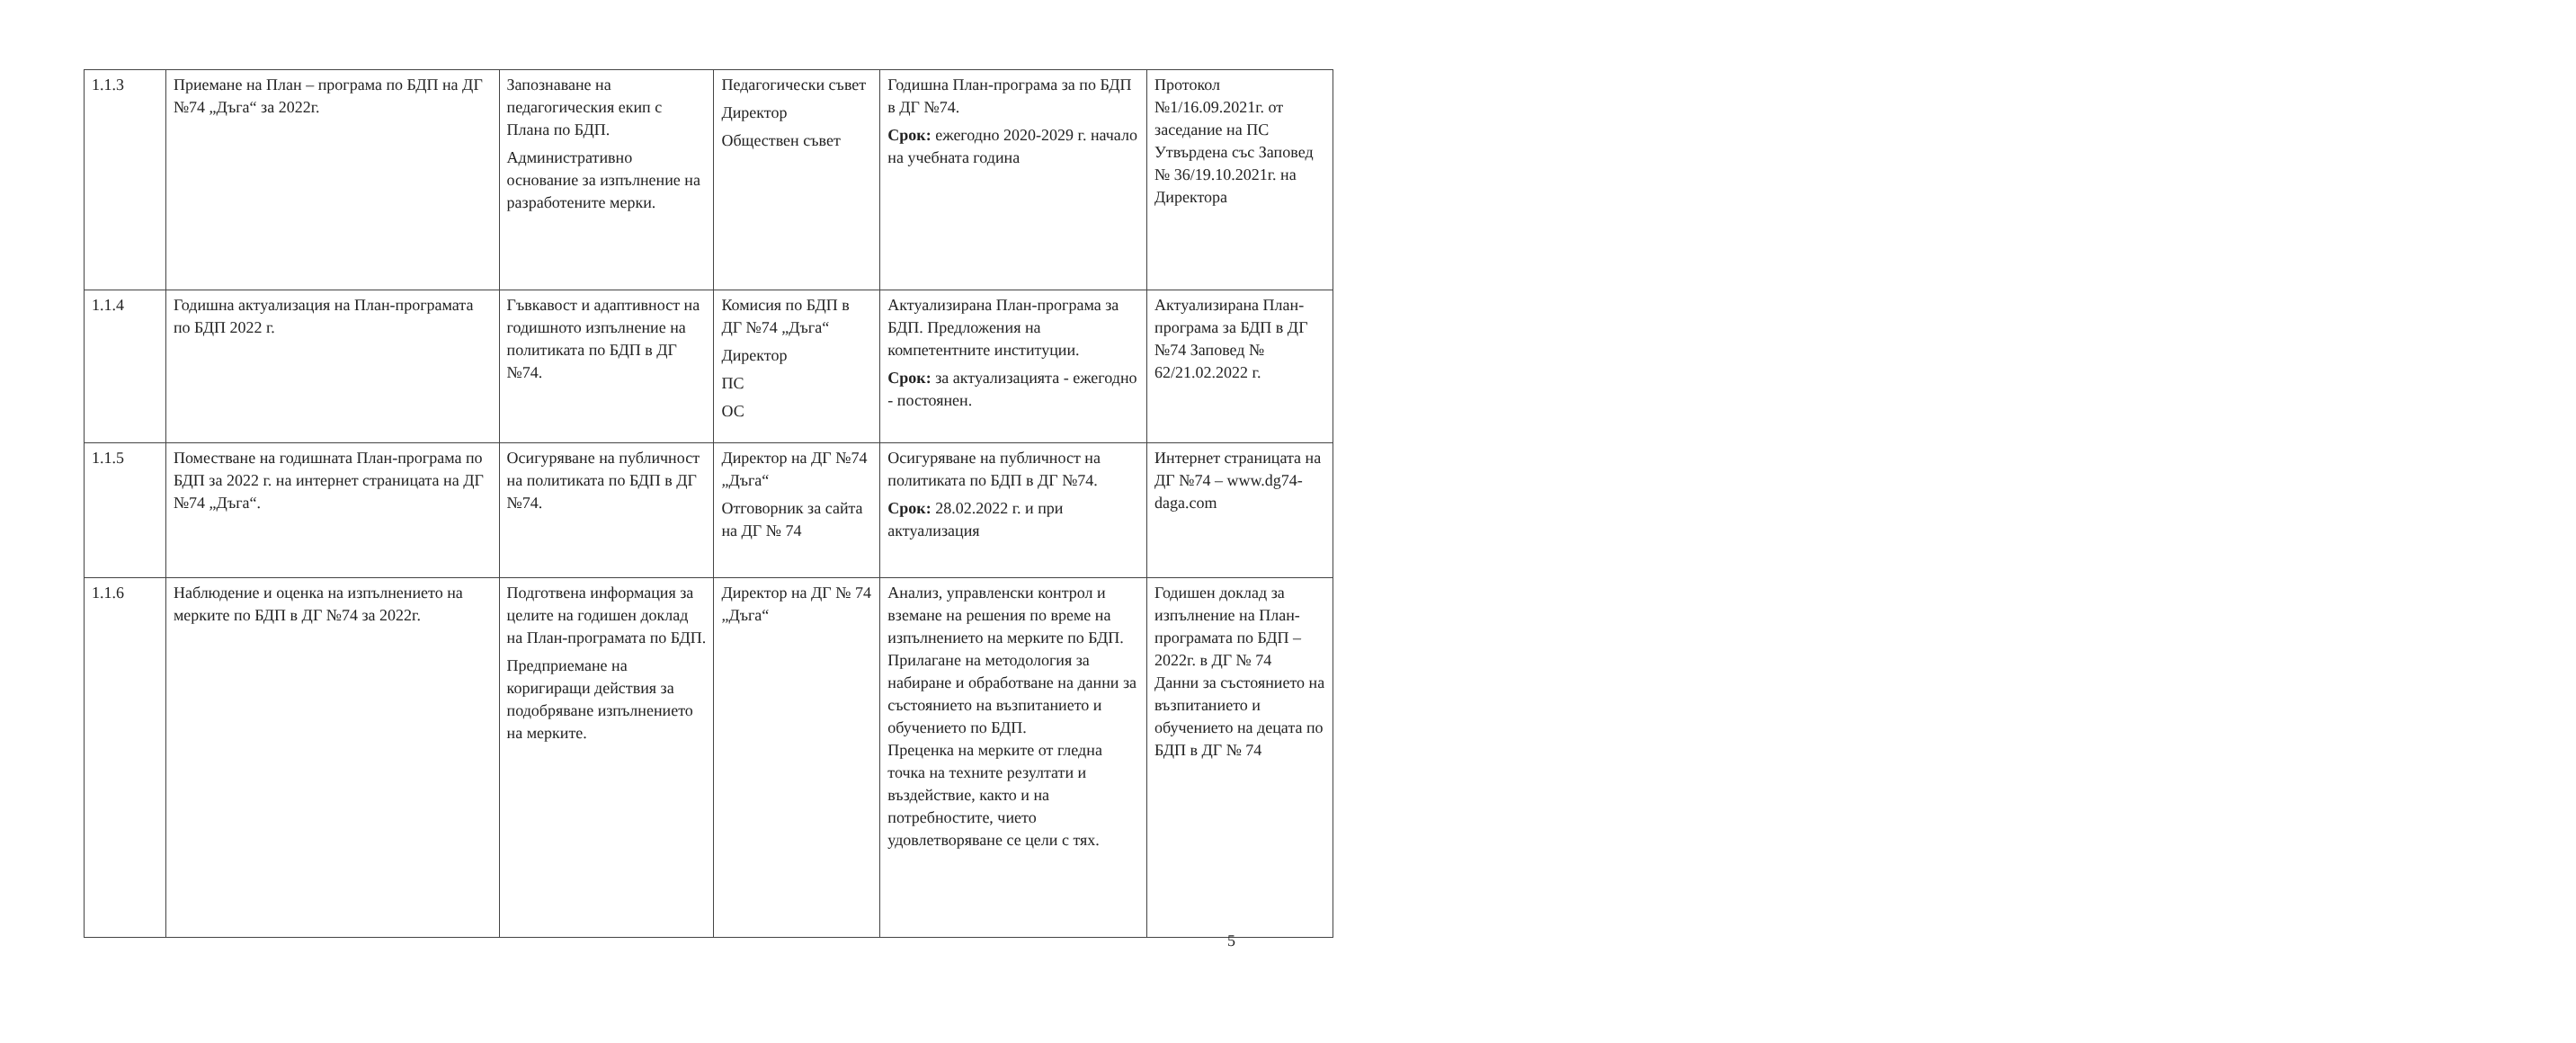| 1.1.3 | Приемане на План – програма по БДП на ДГ №74 „Дъга“ за 2022г. | Запознаване на педагогическия екип с Плана по БДП. Административно основание за изпълнение на разработените мерки. | Педагогически съвет Директор Обществен съвет | Годишна План-програма за по БДП в ДГ №74. Срок: ежегодно 2020-2029 г. начало на учебната година | Протокол №1/16.09.2021г. от заседание на ПС Утвърдена със Заповед № 36/19.10.2021г. на Директора |
| 1.1.4 | Годишна актуализация на План-програмата по БДП 2022 г. | Гъвкавост и адаптивност на годишното изпълнение на политиката по БДП в ДГ №74. | Комисия по БДП в ДГ №74 „Дъга“ Директор ПС ОС | Актуализирана План-програма за БДП. Предложения на компетентните институции. Срок: за актуализацията - ежегодно - постоянен. | Актуализирана План-програма за БДП в ДГ №74 Заповед № 62/21.02.2022 г. |
| 1.1.5 | Поместване на годишната План-програма по БДП за 2022 г. на интернет страницата на ДГ №74 „Дъга“. | Осигуряване на публичност на политиката по БДП в ДГ №74. | Директор на ДГ №74 „Дъга“ Отговорник за сайта на ДГ № 74 | Осигуряване на публичност на политиката по БДП в ДГ №74. Срок: 28.02.2022 г. и при актуализация | Интернет страницата на ДГ №74 – www.dg74-daga.com |
| 1.1.6 | Наблюдение и оценка на изпълнението на мерките по БДП в ДГ №74 за 2022г. | Подготвена информация за целите на годишен доклад на План-програмата по БДП. Предприемане на коригиращи действия за подобряване изпълнението на мерките. | Директор на ДГ № 74 „Дъга“ | Анализ, управленски контрол и вземане на решения по време на изпълнението на мерките по БДП. Прилагане на методология за набиране и обработване на данни за състоянието на възпитанието и обучението по БДП. Преценка на мерките от гледна точка на техните резултати и въздействие, както и на потребностите, чието удовлетворяване се цели с тях. | Годишен доклад за изпълнение на План-програмата по БДП – 2022г. в ДГ № 74 Данни за състоянието на възпитанието и обучението на децата по БДП в ДГ № 74 |
5